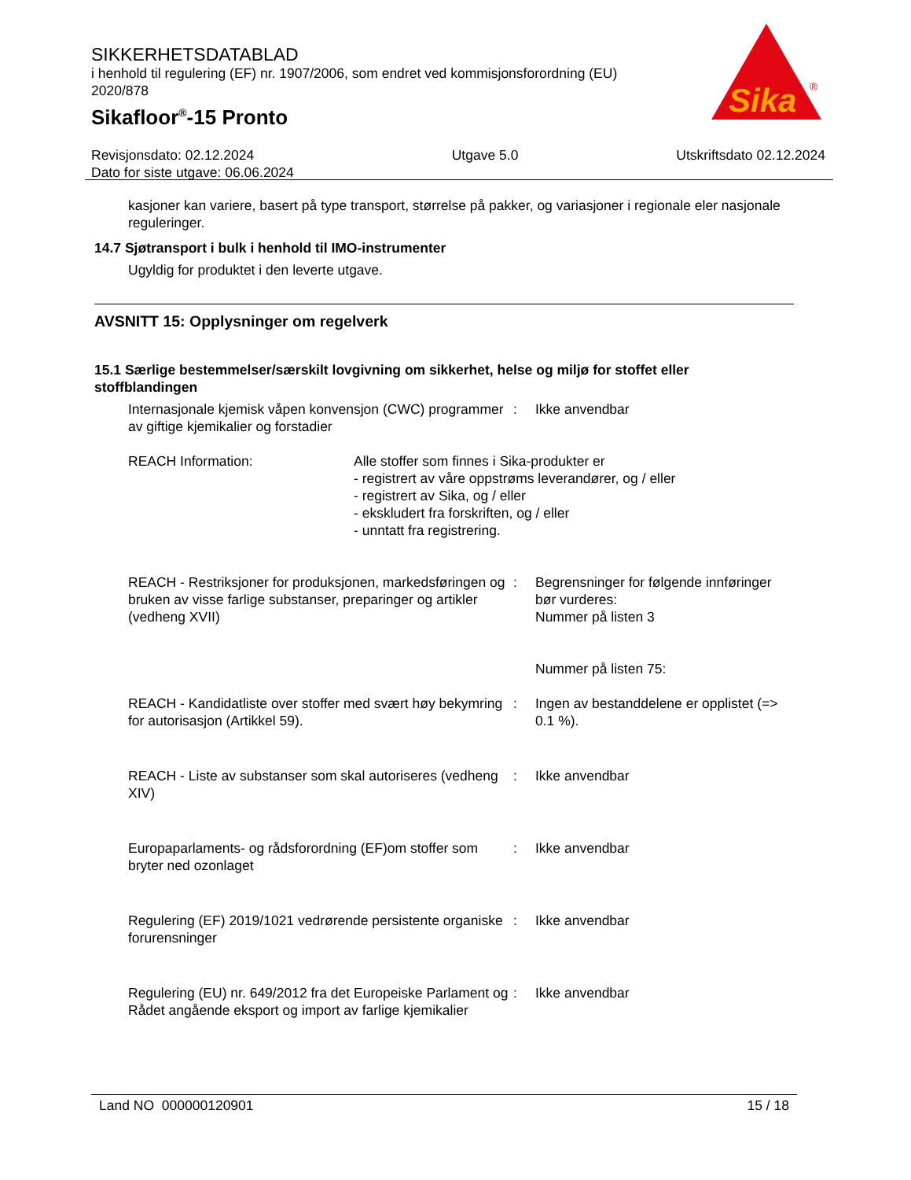SIKKERHETSDATABLAD
i henhold til regulering (EF) nr. 1907/2006, som endret ved kommisjonsforordning (EU) 2020/878
Sikafloor<sup>®</sup>-15 Pronto
Sika
®
Revisjonsdato: 02.12.2024
Dato for siste utgave: 06.06.2024
Utgave 5.0 Utskriftsdato 02.12.2024
kasjoner kan variere, basert på type transport, størrelse på pakker, og variasjoner i regionale eler nasjonale reguleringer.
14.7 Sjøtransport i bulk i henhold til IMO-instrumenter
Ugyldig for produktet i den leverte utgave.
AVSNITT 15: Opplysninger om regelverk
15.1 Særlige bestemmelser/særskilt lovgivning om sikkerhet, helse og miljø for stoffet eller stoffblandingen
Internasjonale kjemisk våpen konvensjon (CWC) programmer av giftige kjemikalier og forstadier
: Ikke anvendbar
REACH Information: Alle stoffer som finnes i Sika-produkter er
- registrert av våre oppstrøms leverandører, og / eller
- registrert av Sika, og / eller
- ekskludert fra forskriften, og / eller
- unntatt fra registrering.
REACH - Restriksjoner for produksjonen, markedsføringen og bruken av visse farlige substanser, preparinger og artikler (vedheng XVII)
: Begrensninger for følgende innføringer bør vurderes:
Nummer på listen 3
Nummer på listen 75:
REACH - Kandidatliste over stoffer med svært høy bekymring for autorisasjon (Artikkel 59).
: Ingen av bestanddelene er opplistet (=> 0.1 %).
REACH - Liste av substanser som skal autoriseres (vedheng XIV)
: Ikke anvendbar
Europaparlaments- og rådsforordning (EF)om stoffer som bryter ned ozonlaget
: Ikke anvendbar
Regulering (EF) 2019/1021 vedrørende persistente organiske forurensninger
: Ikke anvendbar
Regulering (EU) nr. 649/2012 fra det Europeiske Parlament og Rådet angående eksport og import av farlige kjemikalier
: Ikke anvendbar
Land NO 000000120901 15 / 18